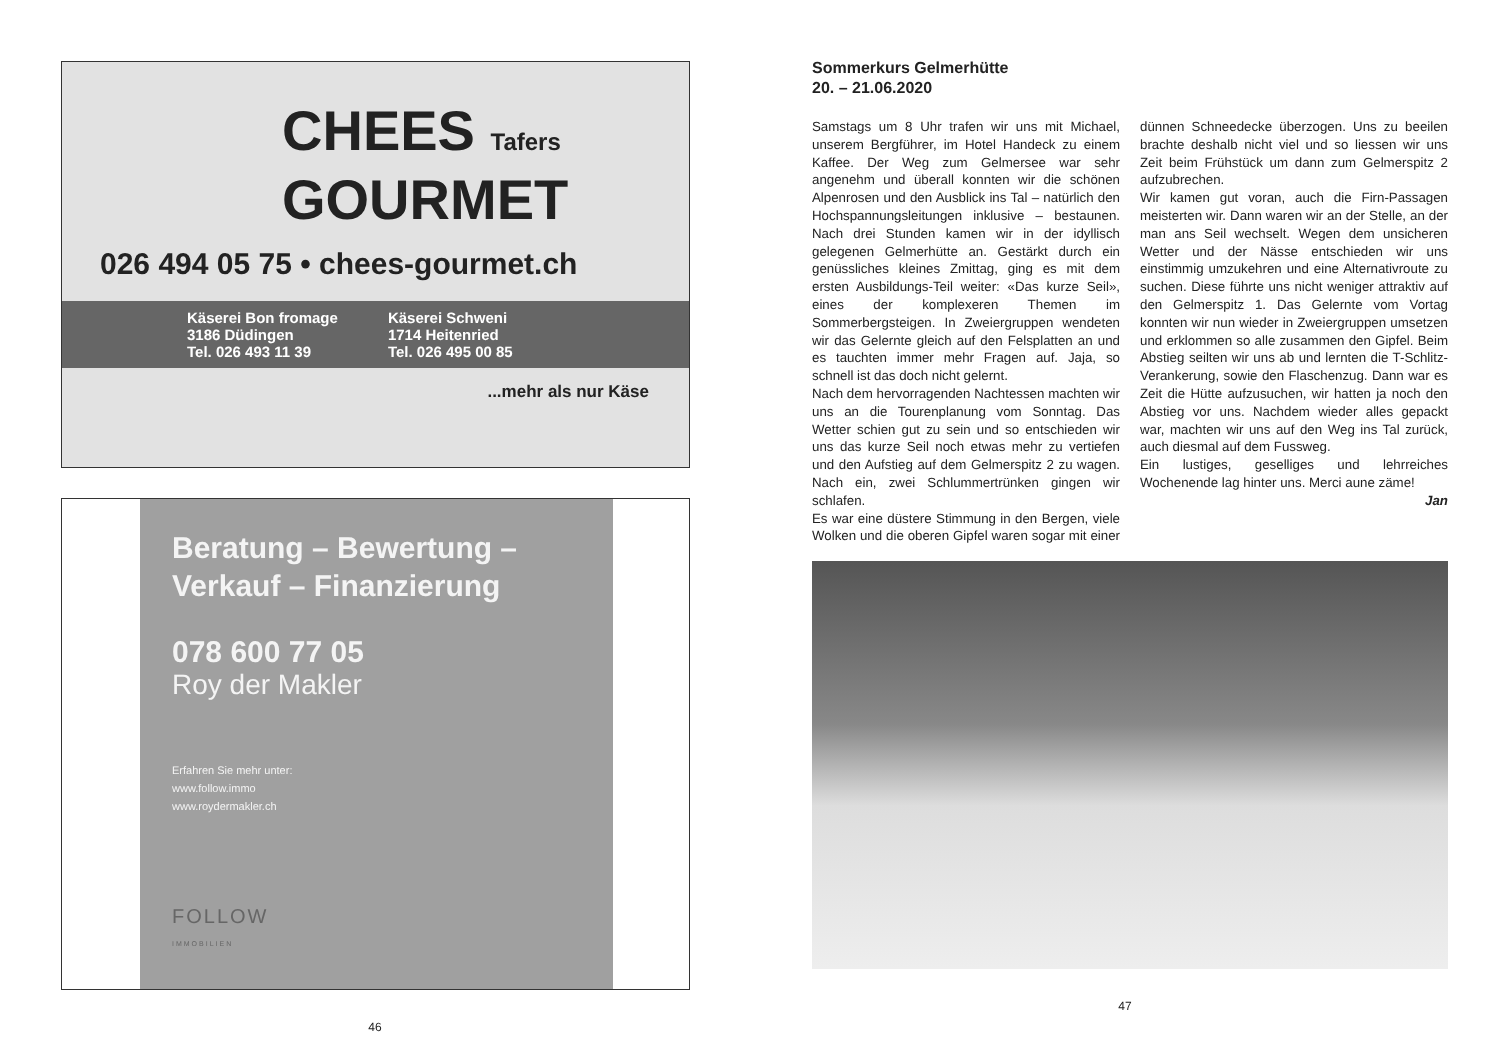CHEES Tafers
GOURMET
026 494 05 75 • chees-gourmet.ch
Käserei Bon fromage
3186 Düdingen
Tel. 026 493 11 39
Käserei Schweni
1714 Heitenried
Tel. 026 495 00 85
...mehr als nur Käse
Beratung – Bewertung –
Verkauf – Finanzierung
078 600 77 05
Roy der Makler
Erfahren Sie mehr unter:
www.follow.immo
www.roydermakler.ch
FOLLOW
IMMOBILIEN
46
Sommerkurs Gelmerhütte
20. – 21.06.2020
Samstags um 8 Uhr trafen wir uns mit Michael, unserem Bergführer, im Hotel Handeck zu einem Kaffee. Der Weg zum Gelmersee war sehr angenehm und überall konnten wir die schönen Alpenrosen und den Ausblick ins Tal – natürlich den Hochspannungsleitungen inklusive – bestaunen. Nach drei Stunden kamen wir in der idyllisch gelegenen Gelmerhütte an. Gestärkt durch ein genüssliches kleines Zmittag, ging es mit dem ersten Ausbildungs-Teil weiter: «Das kurze Seil», eines der komplexeren Themen im Sommerbergsteigen. In Zweiergruppen wendeten wir das Gelernte gleich auf den Felsplatten an und es tauchten immer mehr Fragen auf. Jaja, so schnell ist das doch nicht gelernt.
Nach dem hervorragenden Nachtessen machten wir uns an die Tourenplanung vom Sonntag. Das Wetter schien gut zu sein und so entschieden wir uns das kurze Seil noch etwas mehr zu vertiefen und den Aufstieg auf dem Gelmerspitz 2 zu wagen. Nach ein, zwei Schlummertrünken gingen wir schlafen.
Es war eine düstere Stimmung in den Bergen, viele Wolken und die oberen Gipfel waren sogar mit einer dünnen Schneedecke überzogen. Uns zu beeilen brachte deshalb nicht viel und so liessen wir uns Zeit beim Frühstück um dann zum Gelmerspitz 2 aufzubrechen.
Wir kamen gut voran, auch die Firn-Passagen meisterten wir. Dann waren wir an der Stelle, an der man ans Seil wechselt. Wegen dem unsicheren Wetter und der Nässe entschieden wir uns einstimmig umzukehren und eine Alternativroute zu suchen. Diese führte uns nicht weniger attraktiv auf den Gelmerspitz 1. Das Gelernte vom Vortag konnten wir nun wieder in Zweiergruppen umsetzen und erklommen so alle zusammen den Gipfel. Beim Abstieg seilten wir uns ab und lernten die T-Schlitz-Verankerung, sowie den Flaschenzug. Dann war es Zeit die Hütte aufzusuchen, wir hatten ja noch den Abstieg vor uns. Nachdem wieder alles gepackt war, machten wir uns auf den Weg ins Tal zurück, auch diesmal auf dem Fussweg.
Ein lustiges, geselliges und lehrreiches Wochenende lag hinter uns. Merci aune zäme!
Jan
47